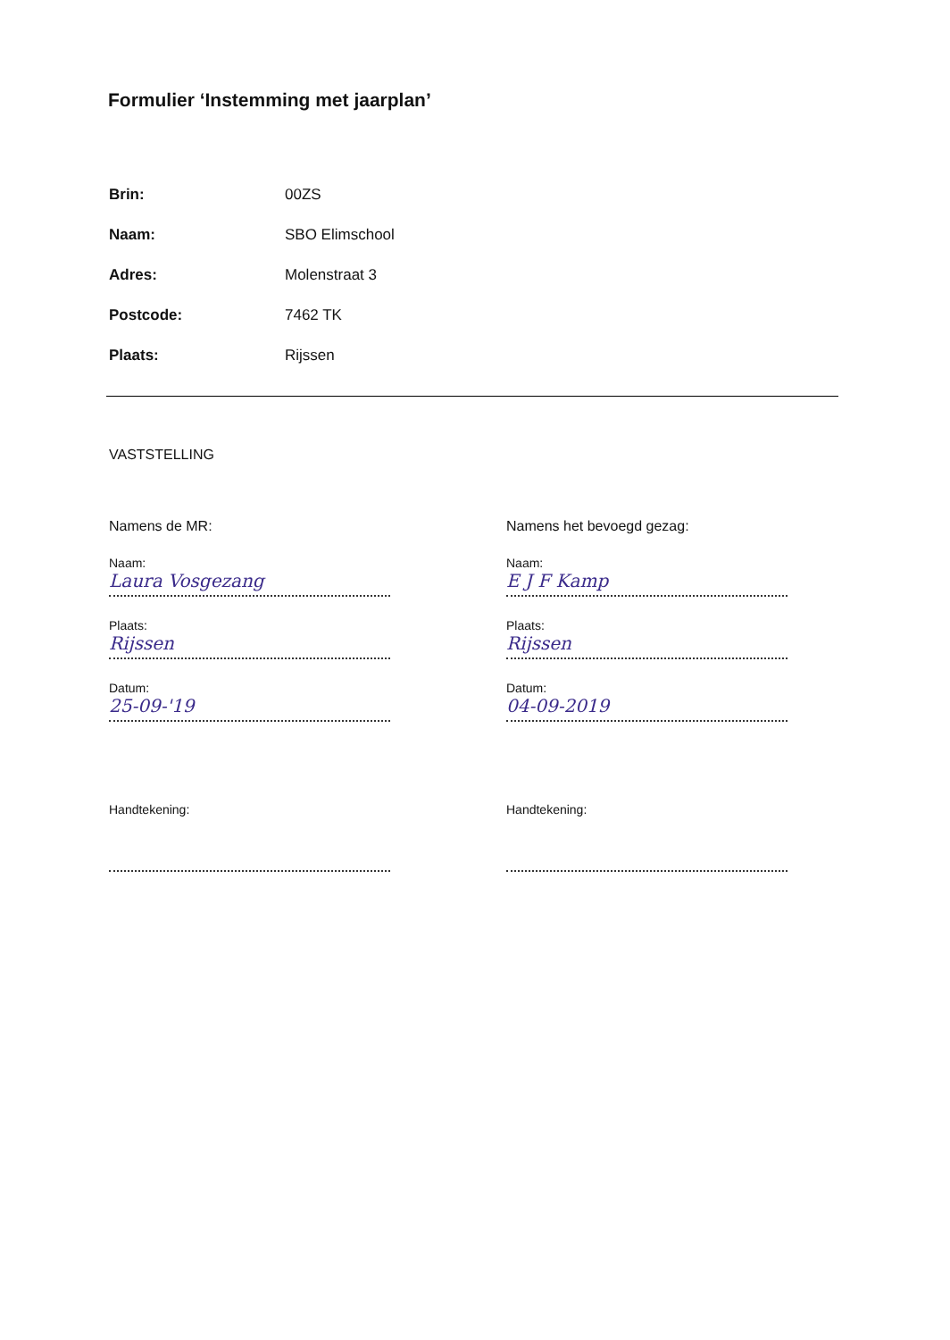Formulier ‘Instemming met jaarplan’
| Brin: | 00ZS |
| Naam: | SBO Elimschool |
| Adres: | Molenstraat 3 |
| Postcode: | 7462 TK |
| Plaats: | Rijssen |
VASTSTELLING
Namens de MR:
Naam:
Laura Vosgezang
Plaats:
Rijssen
Datum:
25-09-'19
Handtekening:
Namens het bevoegd gezag:
Naam:
E J F Kamp
Plaats:
Rijssen
Datum:
04-09-2019
Handtekening: